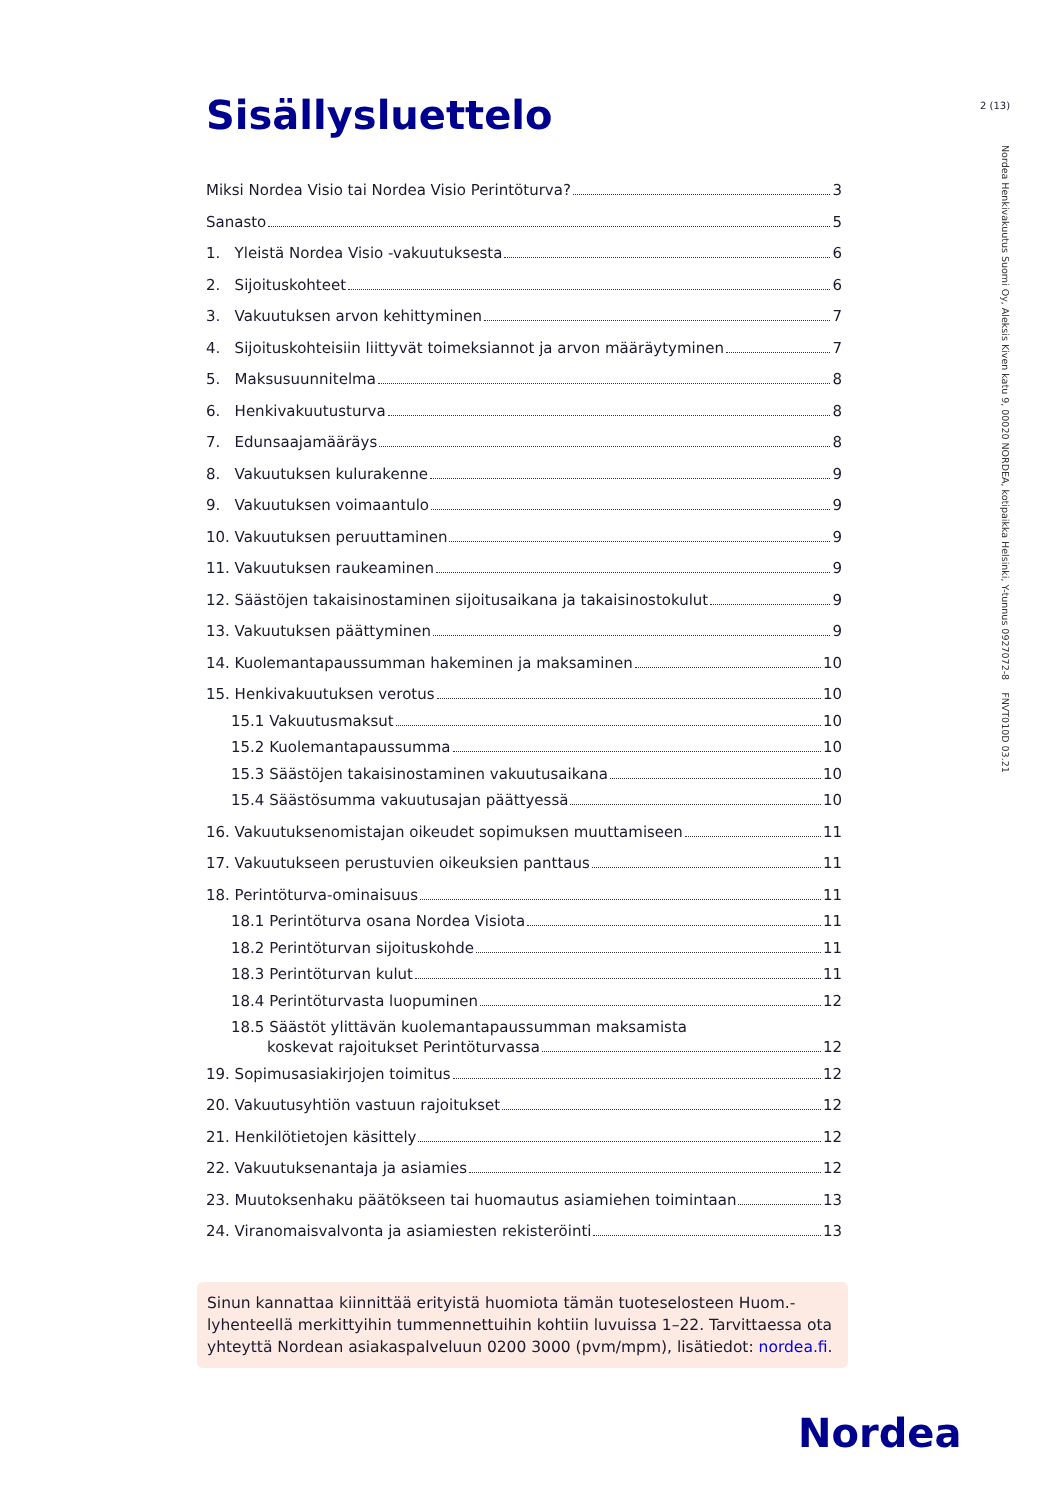2 (13)
Nordea Henkivakuutus Suomi Oy, Aleksis Kiven katu 9, 00020 NORDEA, kotipaikka Helsinki, Y-tunnus 0927072-8 FNVT010D 03.21
Sisällysluettelo
Miksi Nordea Visio tai Nordea Visio Perintöturva? 3
Sanasto 5
1. Yleistä Nordea Visio -vakuutuksesta 6
2. Sijoituskohteet 6
3. Vakuutuksen arvon kehittyminen 7
4. Sijoituskohteisiin liittyvät toimeksiannot ja arvon määräytyminen 7
5. Maksusuunnitelma 8
6. Henkivakuutusturva 8
7. Edunsaajamääräys 8
8. Vakuutuksen kulurakenne 9
9. Vakuutuksen voimaantulo 9
10. Vakuutuksen peruuttaminen 9
11. Vakuutuksen raukeaminen 9
12. Säästöjen takaisinostaminen sijoitusaikana ja takaisinostokulut 9
13. Vakuutuksen päättyminen 9
14. Kuolemantapaussumman hakeminen ja maksaminen 10
15. Henkivakuutuksen verotus 10
15.1 Vakuutusmaksut 10
15.2 Kuolemantapaussumma 10
15.3 Säästöjen takaisinostaminen vakuutusaikana 10
15.4 Säästösumma vakuutusajan päättyessä 10
16. Vakuutuksenomistajan oikeudet sopimuksen muuttamiseen 11
17. Vakuutukseen perustuvien oikeuksien panttaus 11
18. Perintöturva-ominaisuus 11
18.1 Perintöturva osana Nordea Visiota 11
18.2 Perintöturvan sijoituskohde 11
18.3 Perintöturvan kulut 11
18.4 Perintöturvasta luopuminen 12
18.5 Säästöt ylittävän kuolemantapaussumman maksamista
koskevat rajoitukset Perintöturvassa 12
19. Sopimusasiakirjojen toimitus 12
20. Vakuutusyhtiön vastuun rajoitukset 12
21. Henkilötietojen käsittely 12
22. Vakuutuksenantaja ja asiamies 12
23. Muutoksenhaku päätökseen tai huomautus asiamiehen toimintaan 13
24. Viranomaisvalvonta ja asiamiesten rekisteröinti 13
Sinun kannattaa kiinnittää erityistä huomiota tämän tuoteselosteen Huom.-lyhenteellä merkittyihin tummennettuihin kohtiin luvuissa 1–22. Tarvittaessa ota yhteyttä Nordean asiakaspalveluun 0200 3000 (pvm/mpm), lisätiedot: nordea.fi.
Nordea